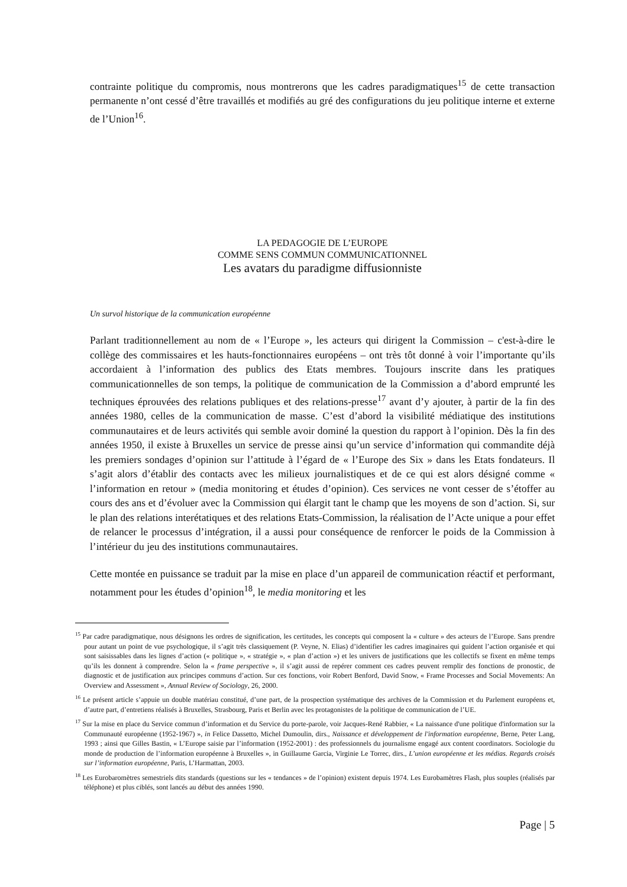contrainte politique du compromis, nous montrerons que les cadres paradigmatiques<sup>15</sup> de cette transaction permanente n’ont cessé d’être travaillés et modifiés au gré des configurations du jeu politique interne et externe de l’Union<sup>16</sup>.
LA PEDAGOGIE DE L’EUROPE
COMME SENS COMMUN COMMUNICATIONNEL
Les avatars du paradigme diffusionniste
Un survol historique de la communication européenne
Parlant traditionnellement au nom de « l’Europe », les acteurs qui dirigent la Commission – c'est-à-dire le collège des commissaires et les hauts-fonctionnaires européens – ont très tôt donné à voir l’importante qu’ils accordaient à l’information des publics des Etats membres. Toujours inscrite dans les pratiques communicationnelles de son temps, la politique de communication de la Commission a d’abord emprunté les techniques éprouvées des relations publiques et des relations-presse<sup>17</sup> avant d’y ajouter, à partir de la fin des années 1980, celles de la communication de masse. C’est d’abord la visibilité médiatique des institutions communautaires et de leurs activités qui semble avoir dominé la question du rapport à l’opinion. Dès la fin des années 1950, il existe à Bruxelles un service de presse ainsi qu’un service d’information qui commandite déjà les premiers sondages d’opinion sur l’attitude à l’égard de « l’Europe des Six » dans les Etats fondateurs. Il s’agit alors d’établir des contacts avec les milieux journalistiques et de ce qui est alors désigné comme « l’information en retour » (media monitoring et études d’opinion). Ces services ne vont cesser de s’étoffer au cours des ans et d’évoluer avec la Commission qui élargit tant le champ que les moyens de son d’action. Si, sur le plan des relations interétatiques et des relations Etats-Commission, la réalisation de l’Acte unique a pour effet de relancer le processus d’intégration, il a aussi pour conséquence de renforcer le poids de la Commission à l’intérieur du jeu des institutions communautaires.
Cette montée en puissance se traduit par la mise en place d’un appareil de communication réactif et performant, notamment pour les études d’opinion<sup>18</sup>, le media monitoring et les
<sup>15</sup> Par cadre paradigmatique, nous désignons les ordres de signification, les certitudes, les concepts qui composent la « culture » des acteurs de l’Europe. Sans prendre pour autant un point de vue psychologique, il s’agit très classiquement (P. Veyne, N. Elias) d’identifier les cadres imaginaires qui guident l’action organisée et qui sont saisissables dans les lignes d’action (« politique », « stratégie », « plan d’action ») et les univers de justifications que les collectifs se fixent en même temps qu’ils les donnent à comprendre. Selon la « frame perspective », il s’agit aussi de repérer comment ces cadres peuvent remplir des fonctions de pronostic, de diagnostic et de justification aux principes communs d’action. Sur ces fonctions, voir Robert Benford, David Snow, « Frame Processes and Social Movements: An Overview and Assessment », Annual Review of Sociology, 26, 2000.
<sup>16</sup> Le présent article s’appuie un double matériau constitué, d’une part, de la prospection systématique des archives de la Commission et du Parlement européens et, d’autre part, d’entretiens réalisés à Bruxelles, Strasbourg, Paris et Berlin avec les protagonistes de la politique de communication de l’UE.
<sup>17</sup> Sur la mise en place du Service commun d’information et du Service du porte-parole, voir Jacques-René Rabbier, « La naissance d'une politique d'information sur la Communauté européenne (1952-1967) », in Felice Dassetto, Michel Dumoulin, dirs., Naissance et développement de l'information européenne, Berne, Peter Lang, 1993 ; ainsi que Gilles Bastin, « L’Europe saisie par l’information (1952-2001) : des professionnels du journalisme engagé aux content coordinators. Sociologie du monde de production de l’information européenne à Bruxelles », in Guillaume Garcia, Virginie Le Torrec, dirs., L’union européenne et les médias. Regards croisés sur l’information européenne, Paris, L’Harmattan, 2003.
<sup>18</sup> Les Eurobaromètres semestriels dits standards (questions sur les « tendances » de l’opinion) existent depuis 1974. Les Eurobamètres Flash, plus souples (réalisés par téléphone) et plus ciblés, sont lancés au début des années 1990.
Page | 5